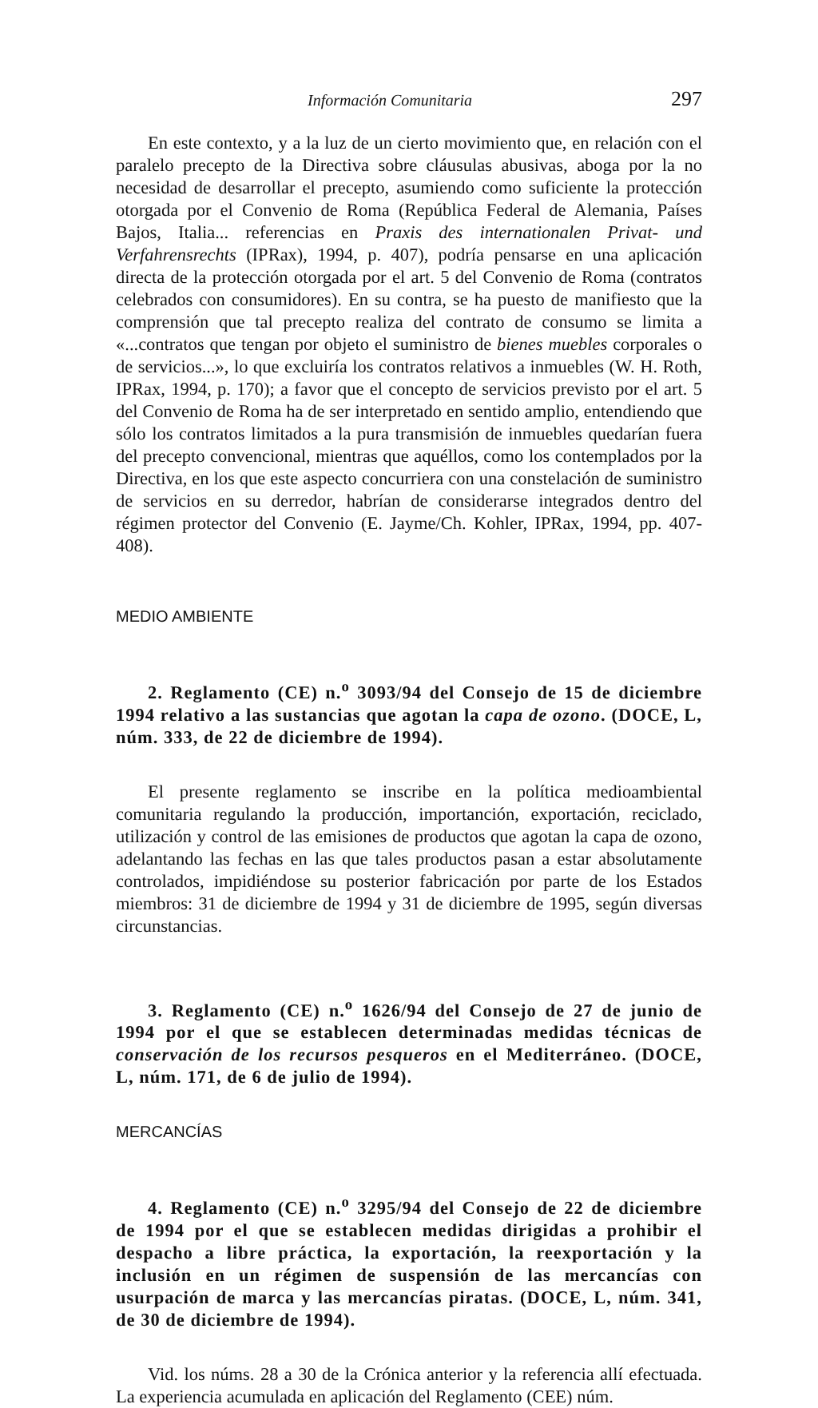Información Comunitaria 297
En este contexto, y a la luz de un cierto movimiento que, en relación con el paralelo precepto de la Directiva sobre cláusulas abusivas, aboga por la no necesidad de desarrollar el precepto, asumiendo como suficiente la protección otorgada por el Convenio de Roma (República Federal de Alemania, Países Bajos, Italia... referencias en Praxis des internationalen Privat- und Verfahrensrechts (IPRax), 1994, p. 407), podría pensarse en una aplicación directa de la protección otorgada por el art. 5 del Convenio de Roma (contratos celebrados con consumidores). En su contra, se ha puesto de manifiesto que la comprensión que tal precepto realiza del contrato de consumo se limita a «...contratos que tengan por objeto el suministro de bienes muebles corporales o de servicios...», lo que excluiría los contratos relativos a inmuebles (W. H. Roth, IPRax, 1994, p. 170); a favor que el concepto de servicios previsto por el art. 5 del Convenio de Roma ha de ser interpretado en sentido amplio, entendiendo que sólo los contratos limitados a la pura transmisión de inmuebles quedarían fuera del precepto convencional, mientras que aquéllos, como los contemplados por la Directiva, en los que este aspecto concurriera con una constelación de suministro de servicios en su derredor, habrían de considerarse integrados dentro del régimen protector del Convenio (E. Jayme/Ch. Kohler, IPRax, 1994, pp. 407-408).
MEDIO AMBIENTE
2. Reglamento (CE) n.<sup>o</sup> 3093/94 del Consejo de 15 de diciembre 1994 relativo a las sustancias que agotan la capa de ozono. (DOCE, L, núm. 333, de 22 de diciembre de 1994).
El presente reglamento se inscribe en la política medioambiental comunitaria regulando la producción, importanción, exportación, reciclado, utilización y control de las emisiones de productos que agotan la capa de ozono, adelantando las fechas en las que tales productos pasan a estar absolutamente controlados, impidiéndose su posterior fabricación por parte de los Estados miembros: 31 de diciembre de 1994 y 31 de diciembre de 1995, según diversas circunstancias.
3. Reglamento (CE) n.<sup>o</sup> 1626/94 del Consejo de 27 de junio de 1994 por el que se establecen determinadas medidas técnicas de conservación de los recursos pesqueros en el Mediterráneo. (DOCE, L, núm. 171, de 6 de julio de 1994).
MERCANCÍAS
4. Reglamento (CE) n.<sup>o</sup> 3295/94 del Consejo de 22 de diciembre de 1994 por el que se establecen medidas dirigidas a prohibir el despacho a libre práctica, la exportación, la reexportación y la inclusión en un régimen de suspensión de las mercancías con usurpación de marca y las mercancías piratas. (DOCE, L, núm. 341, de 30 de diciembre de 1994).
Vid. los núms. 28 a 30 de la Crónica anterior y la referencia allí efectuada. La experiencia acumulada en aplicación del Reglamento (CEE) núm.